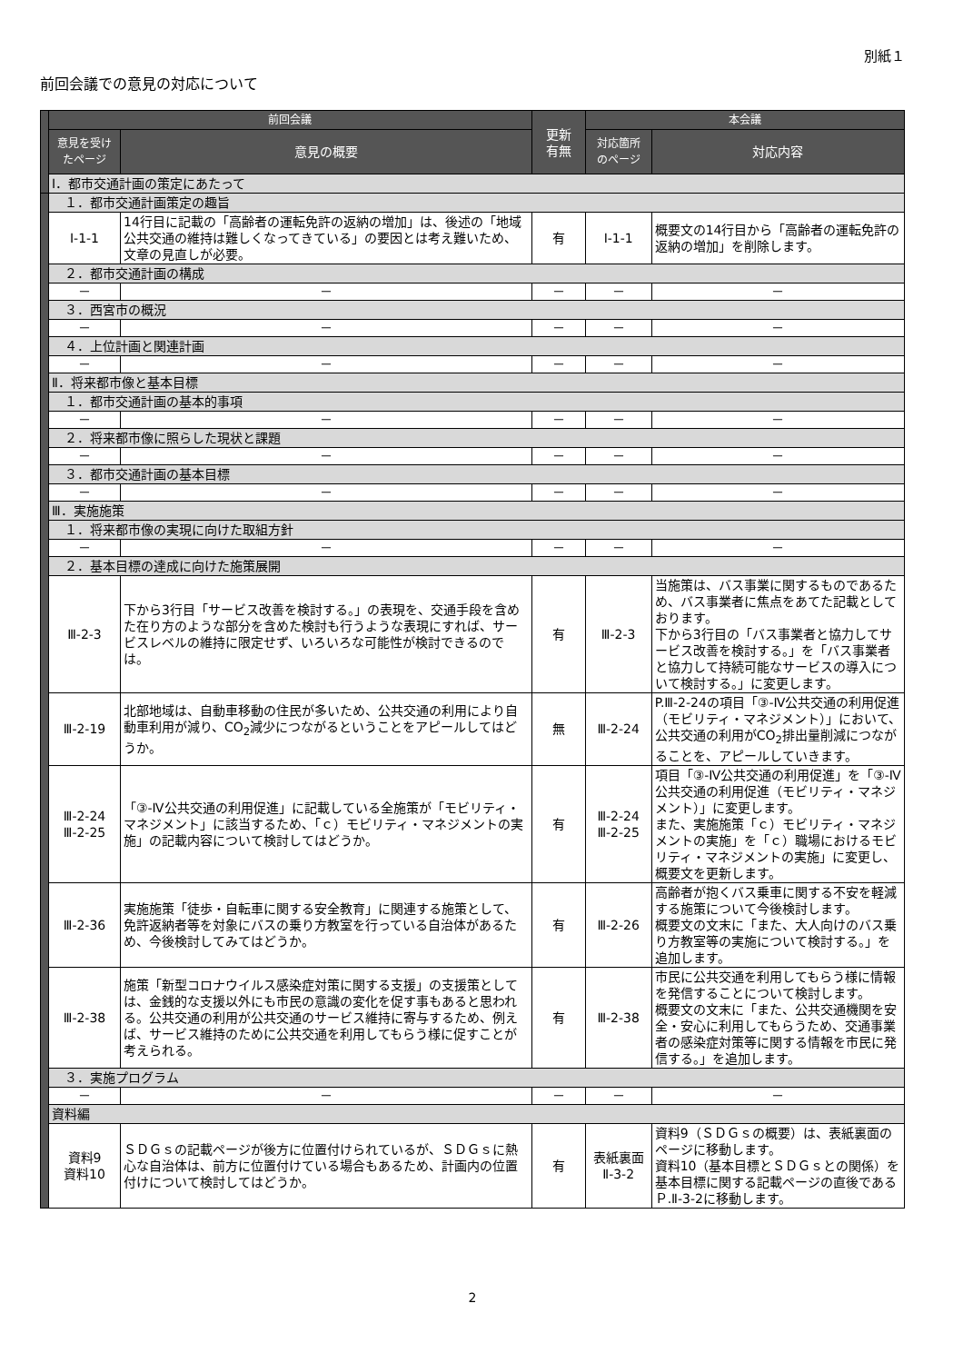別紙１
前回会議での意見の対応について
| | 前回会議 | | 更新 有無 | 本会議 | |
| | 意見を受け たページ | 意見の概要 | | 対応箇所 のページ | 対応内容 |
| | Ⅰ．都市交通計画の策定にあたって | | | | |
| | １．都市交通計画策定の趣旨 | | | | |
| | Ⅰ-1-1 | 14行目に記載の「高齢者の運転免許の返納の増加」は、後述の「地域公共交通の維持は難しくなってきている」の要因とは考え難いため、文章の見直しが必要。 | 有 | Ⅰ-1-1 | 概要文の14行目から「高齢者の運転免許の返納の増加」を削除します。 |
| | ２．都市交通計画の構成 | | | | |
| | － | － | － | － | － |
| | ３．西宮市の概況 | | | | |
| | － | － | － | － | － |
| | ４．上位計画と関連計画 | | | | |
| | － | － | － | － | － |
| | Ⅱ．将来都市像と基本目標 | | | | |
| | １．都市交通計画の基本的事項 | | | | |
| | － | － | － | － | － |
| | ２．将来都市像に照らした現状と課題 | | | | |
| | － | － | － | － | － |
| | ３．都市交通計画の基本目標 | | | | |
| | － | － | － | － | － |
| | Ⅲ．実施施策 | | | | |
| | １．将来都市像の実現に向けた取組方針 | | | | |
| | － | － | － | － | － |
| | ２．基本目標の達成に向けた施策展開 | | | | |
| | Ⅲ-2-3 | 下から3行目「サービス改善を検討する。」の表現を、交通手段を含めた在り方のような部分を含めた検討も行うような表現にすれば、サービスレベルの維持に限定せず、いろいろな可能性が検討できるのでは。 | 有 | Ⅲ-2-3 | 当施策は、バス事業に関するものであるため、バス事業者に焦点をあてた記載としております。 下から3行目の「バス事業者と協力してサービス改善を検討する。」を「バス事業者と協力して持続可能なサービスの導入について検討する。」に変更します。 |
| | Ⅲ-2-19 | 北部地域は、自動車移動の住民が多いため、公共交通の利用により自動車利用が減り、CO<sub>2</sub>減少につながるということをアピールしてはどうか。 | 無 | Ⅲ-2-24 | P.Ⅲ-2-24の項目「③-Ⅳ公共交通の利用促進（モビリティ・マネジメント）」において、公共交通の利用がCO<sub>2</sub>排出量削減につながることを、アピールしていきます。 |
| | Ⅲ-2-24 Ⅲ-2-25 | 「③-Ⅳ公共交通の利用促進」に記載している全施策が「モビリティ・マネジメント」に該当するため、「ｃ）モビリティ・マネジメントの実施」の記載内容について検討してはどうか。 | 有 | Ⅲ-2-24 Ⅲ-2-25 | 項目「③-Ⅳ公共交通の利用促進」を「③-Ⅳ公共交通の利用促進（モビリティ・マネジメント）」に変更します。 また、実施施策「ｃ）モビリティ・マネジメントの実施」を「ｃ）職場におけるモビリティ・マネジメントの実施」に変更し、概要文を更新します。 |
| | Ⅲ-2-36 | 実施施策「徒歩・自転車に関する安全教育」に関連する施策として、免許返納者等を対象にバスの乗り方教室を行っている自治体があるため、今後検討してみてはどうか。 | 有 | Ⅲ-2-26 | 高齢者が抱くバス乗車に関する不安を軽減する施策について今後検討します。 概要文の文末に「また、大人向けのバス乗り方教室等の実施について検討する。」を追加します。 |
| | Ⅲ-2-38 | 施策「新型コロナウイルス感染症対策に関する支援」の支援策としては、金銭的な支援以外にも市民の意識の変化を促す事もあると思われる。公共交通の利用が公共交通のサービス維持に寄与するため、例えば、サービス維持のために公共交通を利用してもらう様に促すことが考えられる。 | 有 | Ⅲ-2-38 | 市民に公共交通を利用してもらう様に情報を発信することについて検討します。 概要文の文末に「また、公共交通機関を安全・安心に利用してもらうため、交通事業者の感染症対策等に関する情報を市民に発信する。」を追加します。 |
| | ３．実施プログラム | | | | |
| | － | － | － | － | － |
| | 資料編 | | | | |
| | 資料9 資料10 | ＳＤＧｓの記載ページが後方に位置付けられているが、ＳＤＧｓに熱心な自治体は、前方に位置付けている場合もあるため、計画内の位置付けについて検討してはどうか。 | 有 | 表紙裏面 Ⅱ-3-2 | 資料9（ＳＤＧｓの概要）は、表紙裏面のページに移動します。 資料10（基本目標とＳＤＧｓとの関係）を基本目標に関する記載ページの直後であるＰ.Ⅱ-3-2に移動します。 |
2